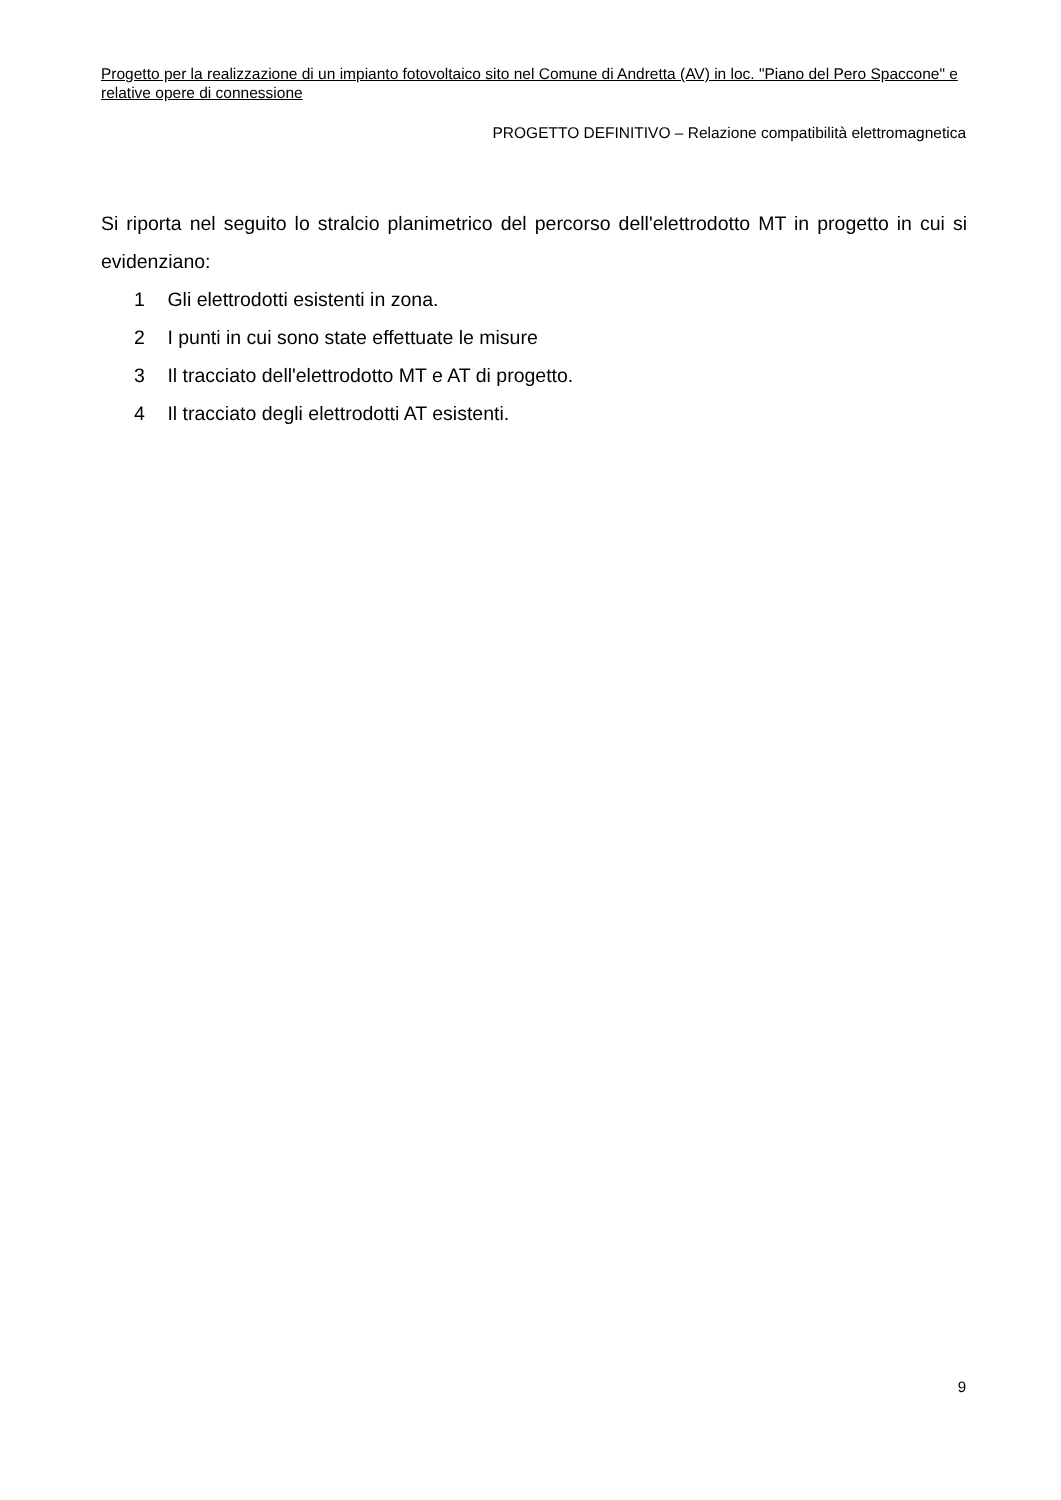Progetto per la realizzazione di un impianto fotovoltaico sito nel Comune di Andretta (AV) in loc. "Piano del Pero Spaccone" e relative opere di connessione
PROGETTO DEFINITIVO – Relazione compatibilità elettromagnetica
Si riporta nel seguito lo stralcio planimetrico del percorso dell'elettrodotto MT in progetto in cui si evidenziano:
1 Gli elettrodotti esistenti in zona.
2 I punti in cui sono state effettuate le misure
3 Il tracciato dell'elettrodotto MT e AT di progetto.
4 Il tracciato degli elettrodotti AT esistenti.
9